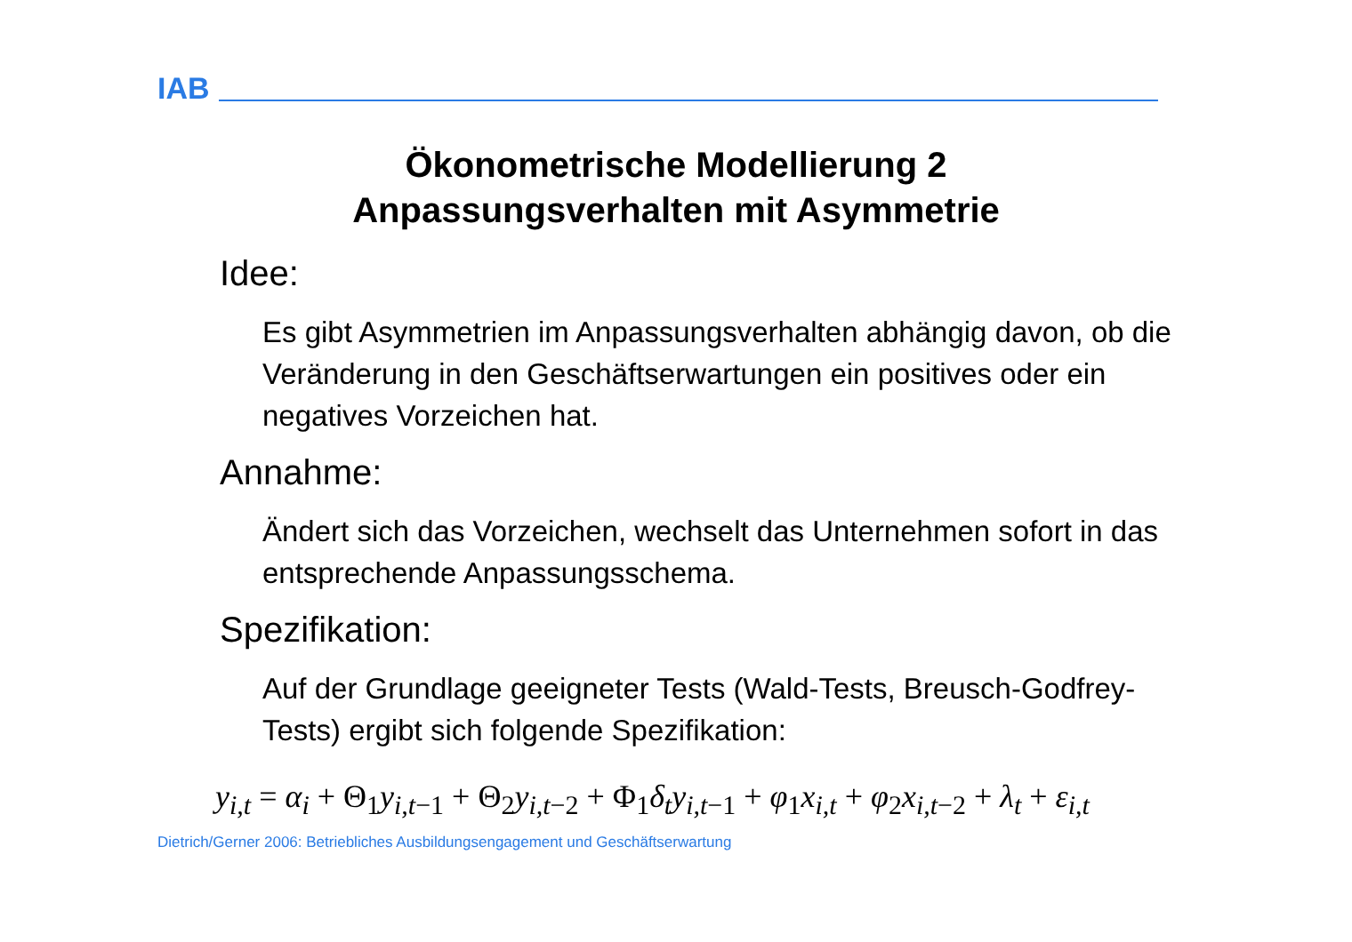IAB
Ökonometrische Modellierung 2
Anpassungsverhalten mit Asymmetrie
Idee:
Es gibt Asymmetrien im Anpassungsverhalten abhängig davon, ob die Veränderung in den Geschäftserwartungen ein positives oder ein negatives Vorzeichen hat.
Annahme:
Ändert sich das Vorzeichen, wechselt das Unternehmen sofort in das entsprechende Anpassungsschema.
Spezifikation:
Auf der Grundlage geeigneter Tests (Wald-Tests, Breusch-Godfrey-Tests) ergibt sich folgende Spezifikation:
y<sub>i,t</sub> = α<sub>i</sub> + Θ<sub>1</sub>y<sub>i,t−1</sub> + Θ<sub>2</sub>y<sub>i,t−2</sub> + Φ<sub>1</sub>δ<sub>t</sub>y<sub>i,t−1</sub> + φ<sub>1</sub>x<sub>i,t</sub> + φ<sub>2</sub>x<sub>i,t−2</sub> + λ<sub>t</sub> + ε<sub>i,t</sub>
Dietrich/Gerner 2006: Betriebliches Ausbildungsengagement und Geschäftserwartung